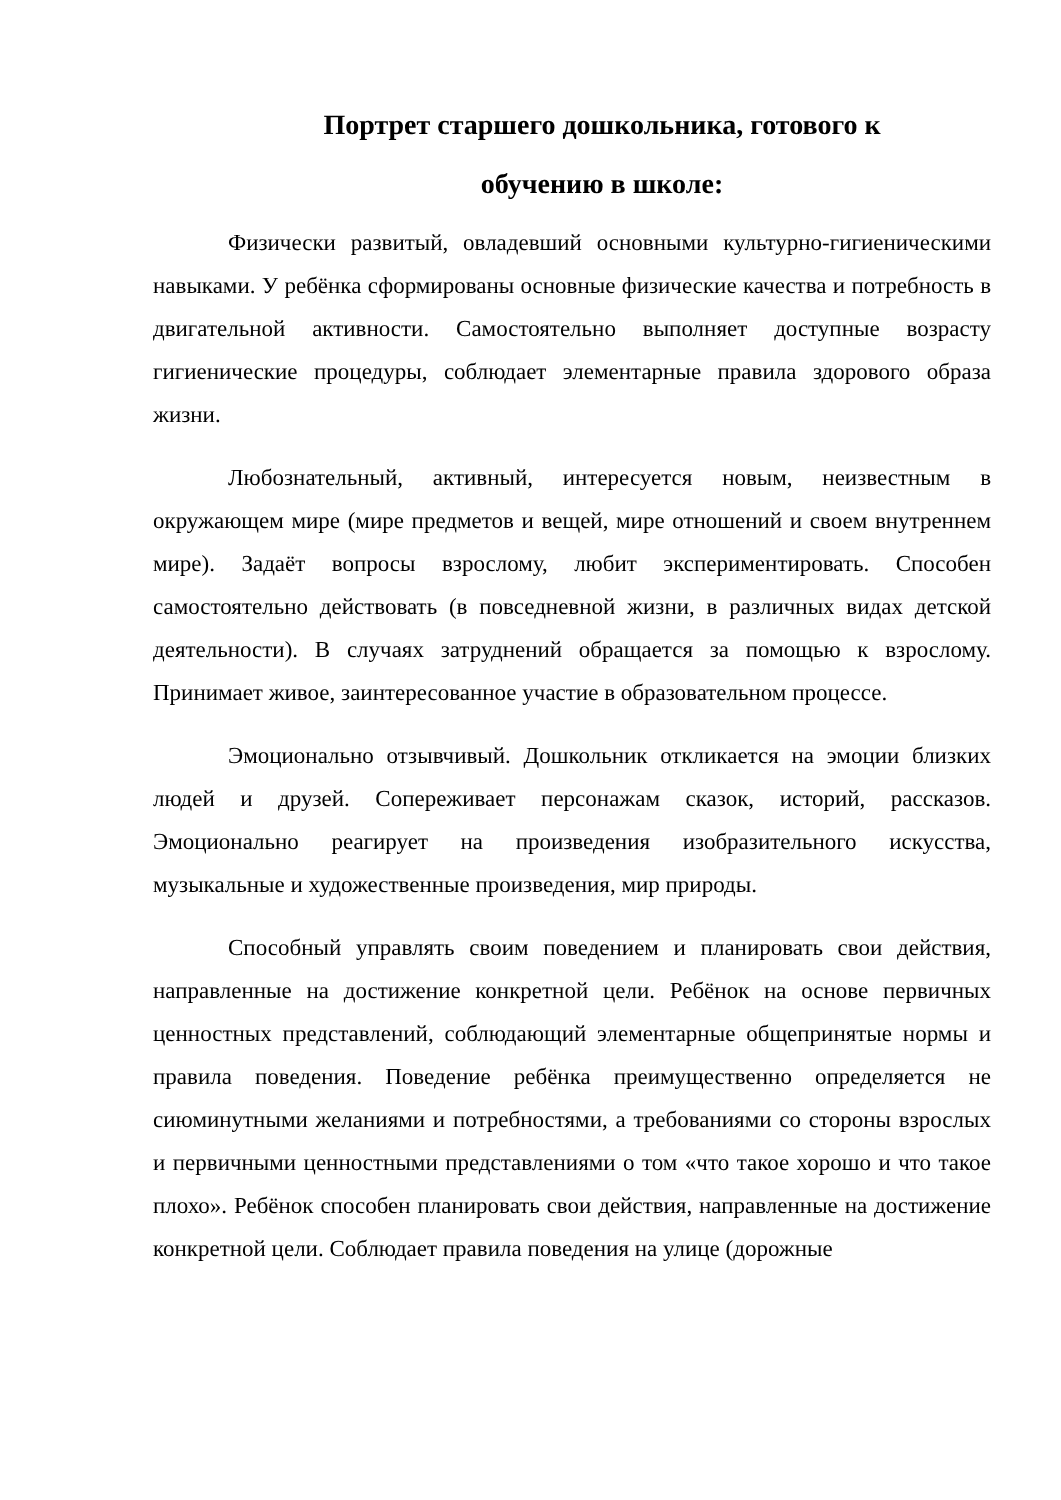Портрет старшего дошкольника, готового к
обучению в школе:
Физически развитый, овладевший основными культурно-гигиеническими навыками. У ребёнка сформированы основные физические качества и потребность в двигательной активности. Самостоятельно выполняет доступные возрасту гигиенические процедуры, соблюдает элементарные правила здорового образа жизни.
Любознательный, активный, интересуется новым, неизвестным в окружающем мире (мире предметов и вещей, мире отношений и своем внутреннем мире). Задаёт вопросы взрослому, любит экспериментировать. Способен самостоятельно действовать (в повседневной жизни, в различных видах детской деятельности). В случаях затруднений обращается за помощью к взрослому. Принимает живое, заинтересованное участие в образовательном процессе.
Эмоционально отзывчивый. Дошкольник откликается на эмоции близких людей и друзей. Сопереживает персонажам сказок, историй, рассказов. Эмоционально реагирует на произведения изобразительного искусства, музыкальные и художественные произведения, мир природы.
Способный управлять своим поведением и планировать свои действия, направленные на достижение конкретной цели. Ребёнок на основе первичных ценностных представлений, соблюдающий элементарные общепринятые нормы и правила поведения. Поведение ребёнка преимущественно определяется не сиюминутными желаниями и потребностями, а требованиями со стороны взрослых и первичными ценностными представлениями о том «что такое хорошо и что такое плохо». Ребёнок способен планировать свои действия, направленные на достижение конкретной цели. Соблюдает правила поведения на улице (дорожные